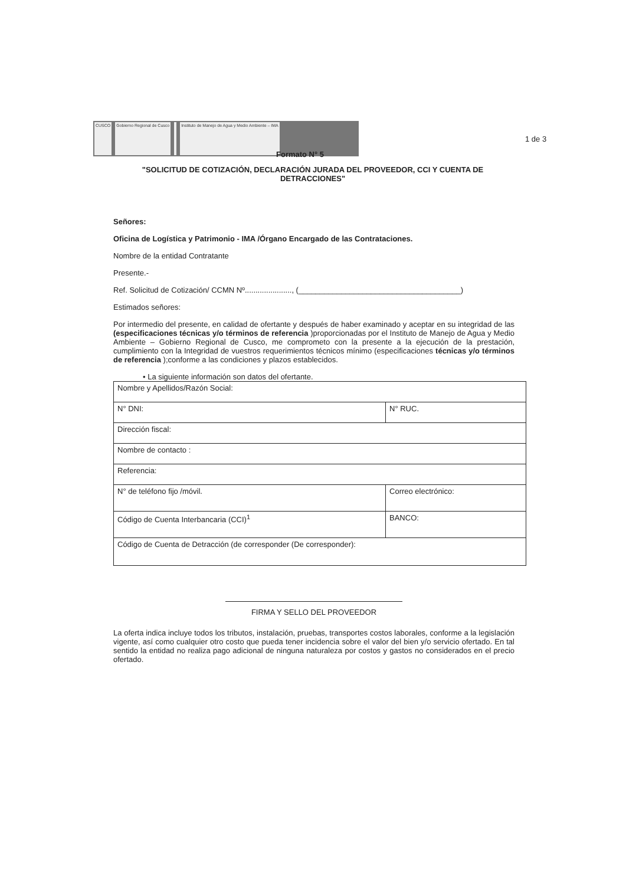CUSCO Gobierno Regional de Cusco Instituto de Manejo de Agua y Medio Ambiente – IMA
1 de 3
Formato N° 5
"SOLICITUD DE COTIZACIÓN, DECLARACIÓN JURADA DEL PROVEEDOR, CCI Y CUENTA DE DETRACCIONES"
Señores:
Oficina de Logística y Patrimonio - IMA /Órgano Encargado de las Contrataciones.
Nombre de la entidad Contratante
Presente.-
Ref. Solicitud de Cotización/ CCMN Nº......................, (______________________________________)
Estimados señores:
Por intermedio del presente, en calidad de ofertante y después de haber examinado y aceptar en su integridad de las (especificaciones técnicas y/o términos de referencia )proporcionadas por el Instituto de Manejo de Agua y Medio Ambiente – Gobierno Regional de Cusco, me comprometo con la presente a la ejecución de la prestación, cumplimiento con la Integridad de vuestros requerimientos técnicos mínimo (especificaciones técnicas y/o términos de referencia );conforme a las condiciones y plazos establecidos.
• La siguiente información son datos del ofertante.
| Nombre y Apellidos/Razón Social: | |
| N° DNI: | N° RUC. |
| Dirección fiscal: | |
| Nombre de contacto : | |
| Referencia: | |
| N° de teléfono fijo /móvil. | Correo electrónico: |
| Código de Cuenta Interbancaria (CCI)<sup>1</sup> | BANCO: |
| Código de Cuenta de Detracción (de corresponder (De corresponder): | |
FIRMA Y SELLO DEL PROVEEDOR
La oferta indica incluye todos los tributos, instalación, pruebas, transportes costos laborales, conforme a la legislación vigente, así como cualquier otro costo que pueda tener incidencia sobre el valor del bien y/o servicio ofertado. En tal sentido la entidad no realiza pago adicional de ninguna naturaleza por costos y gastos no considerados en el precio ofertado.